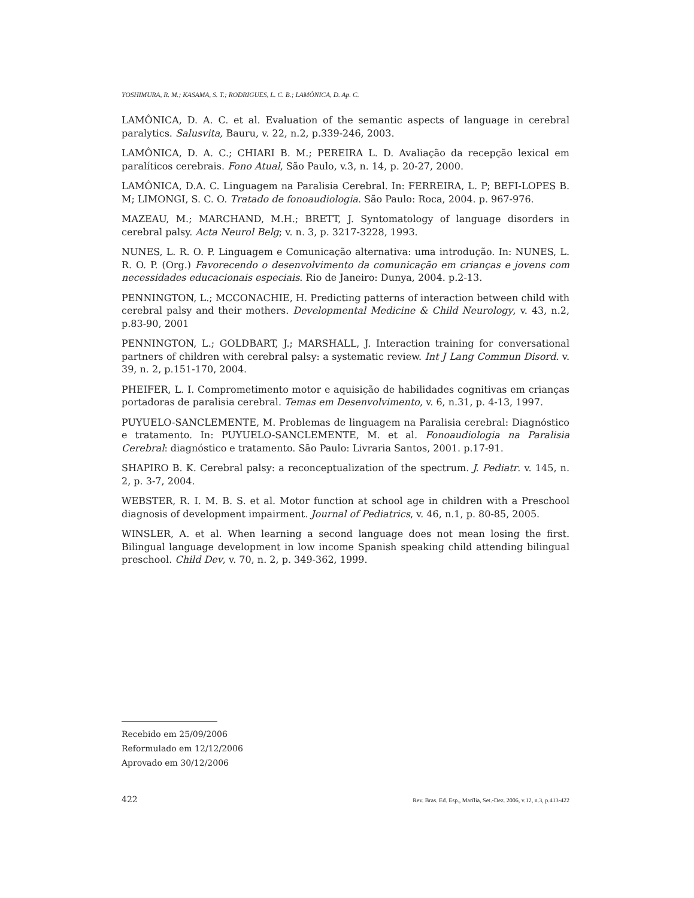YOSHIMURA, R. M.; KASAMA, S. T.; RODRIGUES, L. C. B.; LAMÔNICA, D. Ap. C.
LAMÔNICA, D. A. C. et al. Evaluation of the semantic aspects of language in cerebral paralytics. Salusvita, Bauru, v. 22, n.2, p.339-246, 2003.
LAMÔNICA, D. A. C.; CHIARI B. M.; PEREIRA L. D. Avaliação da recepção lexical em paralíticos cerebrais. Fono Atual, São Paulo, v.3, n. 14, p. 20-27, 2000.
LAMÔNICA, D.A. C. Linguagem na Paralisia Cerebral. In: FERREIRA, L. P; BEFI-LOPES B. M; LIMONGI, S. C. O. Tratado de fonoaudiologia. São Paulo: Roca, 2004. p. 967-976.
MAZEAU, M.; MARCHAND, M.H.; BRETT, J. Syntomatology of language disorders in cerebral palsy. Acta Neurol Belg; v. n. 3, p. 3217-3228, 1993.
NUNES, L. R. O. P. Linguagem e Comunicação alternativa: uma introdução. In: NUNES, L. R. O. P. (Org.) Favorecendo o desenvolvimento da comunicação em crianças e jovens com necessidades educacionais especiais. Rio de Janeiro: Dunya, 2004. p.2-13.
PENNINGTON, L.; MCCONACHIE, H. Predicting patterns of interaction between child with cerebral palsy and their mothers. Developmental Medicine & Child Neurology, v. 43, n.2, p.83-90, 2001
PENNINGTON, L.; GOLDBART, J.; MARSHALL, J. Interaction training for conversational partners of children with cerebral palsy: a systematic review. Int J Lang Commun Disord. v. 39, n. 2, p.151-170, 2004.
PHEIFER, L. I. Comprometimento motor e aquisição de habilidades cognitivas em crianças portadoras de paralisia cerebral. Temas em Desenvolvimento, v. 6, n.31, p. 4-13, 1997.
PUYUELO-SANCLEMENTE, M. Problemas de linguagem na Paralisia cerebral: Diagnóstico e tratamento. In: PUYUELO-SANCLEMENTE, M. et al. Fonoaudiologia na Paralisia Cerebral: diagnóstico e tratamento. São Paulo: Livraria Santos, 2001. p.17-91.
SHAPIRO B. K. Cerebral palsy: a reconceptualization of the spectrum. J. Pediatr. v. 145, n. 2, p. 3-7, 2004.
WEBSTER, R. I. M. B. S. et al. Motor function at school age in children with a Preschool diagnosis of development impairment. Journal of Pediatrics, v. 46, n.1, p. 80-85, 2005.
WINSLER, A. et al. When learning a second language does not mean losing the first. Bilingual language development in low income Spanish speaking child attending bilingual preschool. Child Dev, v. 70, n. 2, p. 349-362, 1999.
Recebido em 25/09/2006
Reformulado em 12/12/2006
Aprovado em 30/12/2006
422 Rev. Bras. Ed. Esp., Marília, Set.-Dez. 2006, v.12, n.3, p.413-422